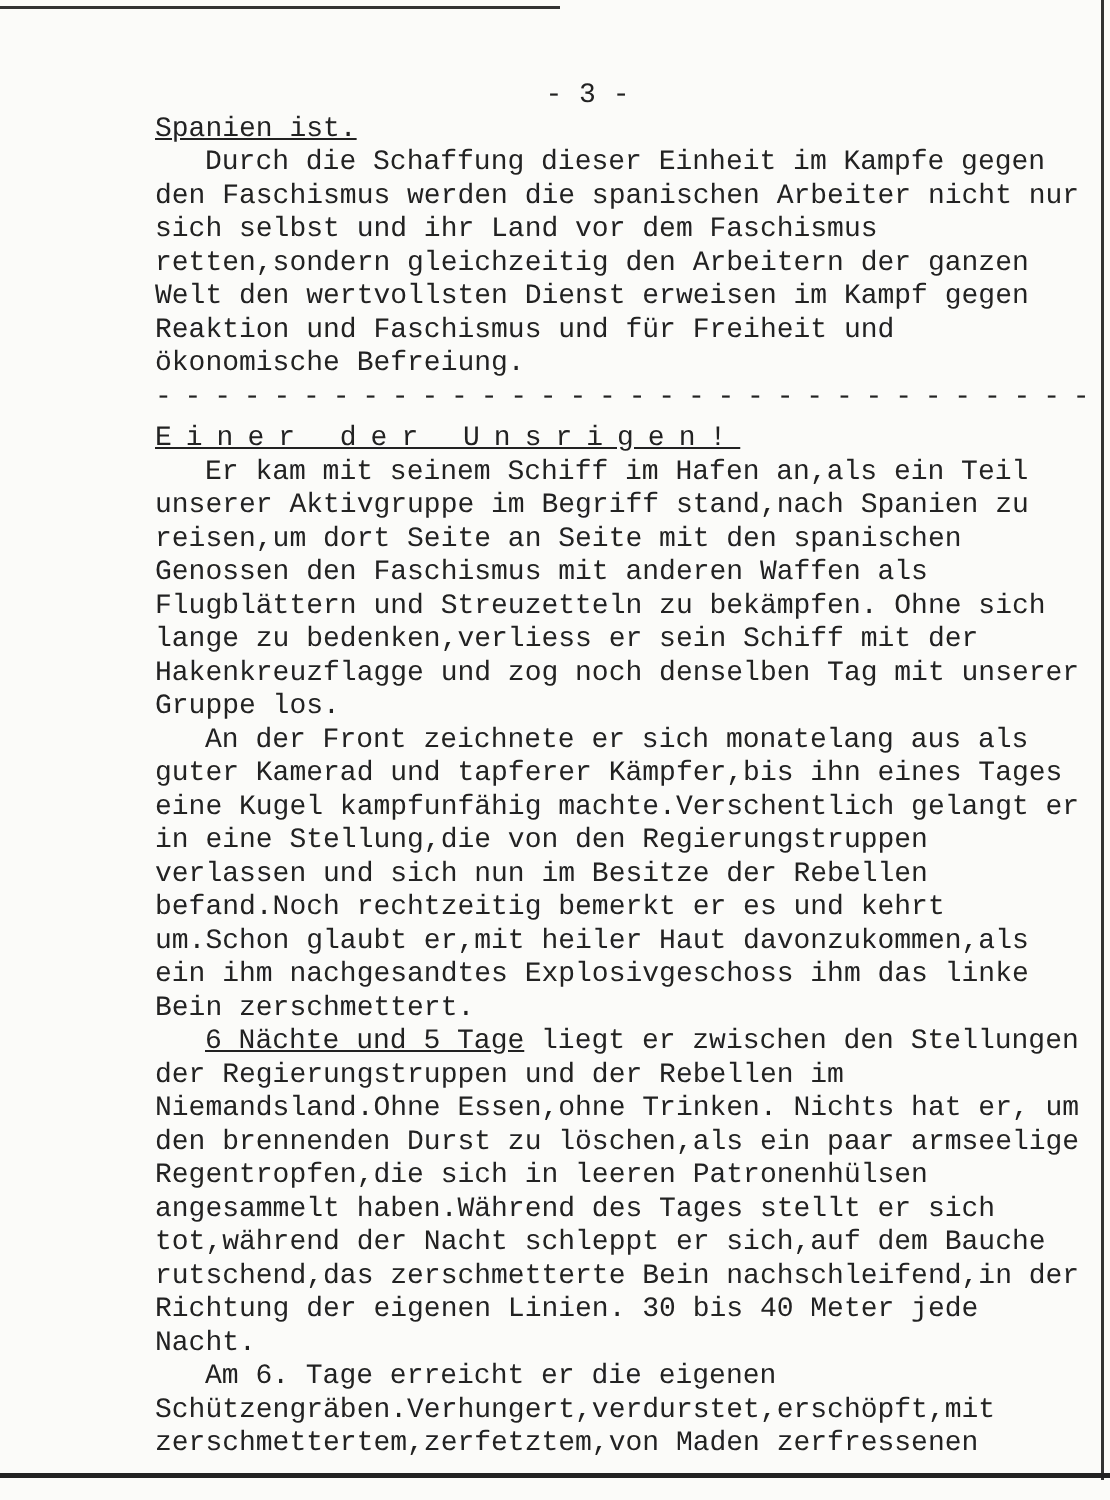- 3 -
Spanien ist.
Durch die Schaffung dieser Einheit im Kampfe gegen den Faschismus werden die spanischen Arbeiter nicht nur sich selbst und ihr Land vor dem Faschismus retten,sondern gleichzeitig den Arbeitern der ganzen Welt den wertvollsten Dienst erweisen im Kampf gegen Reaktion und Faschismus und für Freiheit und ökonomische Befreiung.
- - - - - - - - - - - - - - - - - - - - - - - - - - - - - - - - - - - - - - - - - - - - - - - -
Einer der Unsrigen!
Er kam mit seinem Schiff im Hafen an,als ein Teil unserer Aktivgruppe im Begriff stand,nach Spanien zu reisen,um dort Seite an Seite mit den spanischen Genossen den Faschismus mit anderen Waffen als Flugblättern und Streuzetteln zu bekämpfen. Ohne sich lange zu bedenken,verliess er sein Schiff mit der Hakenkreuzflagge und zog noch denselben Tag mit unserer Gruppe los.
An der Front zeichnete er sich monatelang aus als guter Kamerad und tapferer Kämpfer,bis ihn eines Tages eine Kugel kampfunfähig machte.Verschentlich gelangt er in eine Stellung,die von den Regierungstruppen verlassen und sich nun im Besitze der Rebellen befand.Noch rechtzeitig bemerkt er es und kehrt um.Schon glaubt er,mit heiler Haut davonzukommen,als ein ihm nachgesandtes Explosivgeschoss ihm das linke Bein zerschmettert.
6 Nächte und 5 Tage liegt er zwischen den Stellungen der Regierungstruppen und der Rebellen im Niemandsland.Ohne Essen,ohne Trinken. Nichts hat er, um den brennenden Durst zu löschen,als ein paar armseelige Regentropfen,die sich in leeren Patronenhülsen angesammelt haben.Während des Tages stellt er sich tot,während der Nacht schleppt er sich,auf dem Bauche rutschend,das zerschmetterte Bein nachschleifend,in der Richtung der eigenen Linien. 30 bis 40 Meter jede Nacht.
Am 6. Tage erreicht er die eigenen Schützengräben.Verhungert,verdurstet,erschöpft,mit zerschmettertem,zerfetztem,von Maden zerfressenen